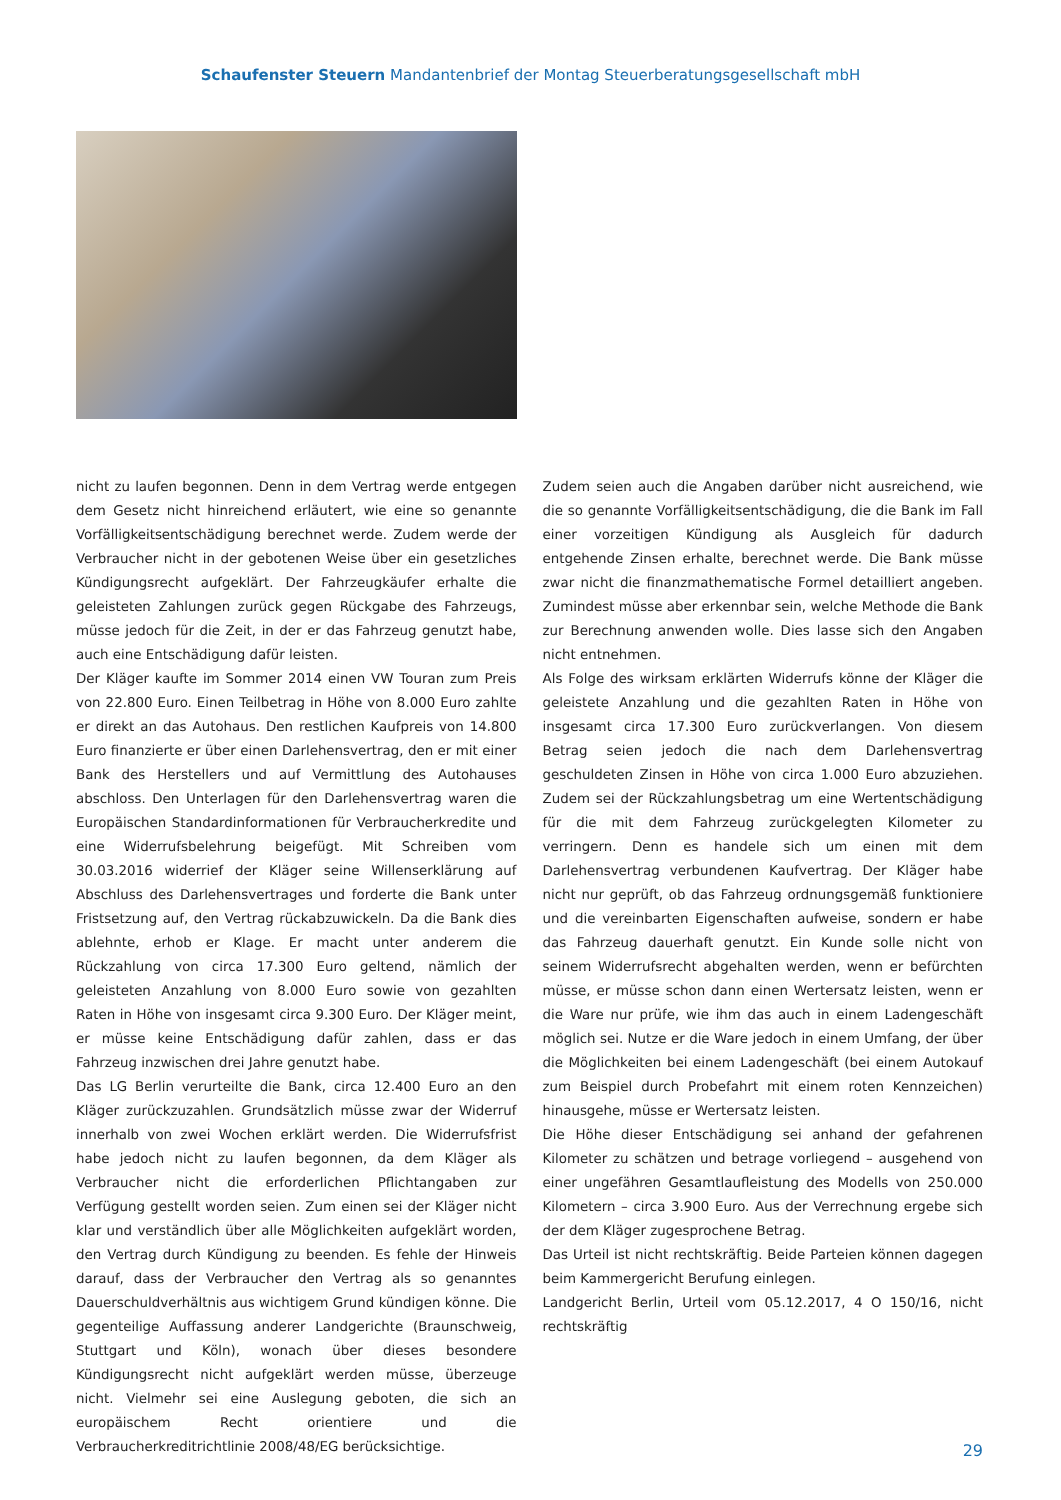Schaufenster Steuern Mandantenbrief der Montag Steuerberatungsgesellschaft mbH
nicht zu laufen begonnen. Denn in dem Vertrag werde entgegen dem Gesetz nicht hinreichend erläutert, wie eine so genannte Vorfälligkeitsentschädigung berechnet werde. Zudem werde der Verbraucher nicht in der gebotenen Weise über ein gesetzliches Kündigungsrecht aufgeklärt. Der Fahrzeugkäufer erhalte die geleisteten Zahlungen zurück gegen Rückgabe des Fahrzeugs, müsse jedoch für die Zeit, in der er das Fahrzeug genutzt habe, auch eine Entschädigung dafür leisten.
Der Kläger kaufte im Sommer 2014 einen VW Touran zum Preis von 22.800 Euro. Einen Teilbetrag in Höhe von 8.000 Euro zahlte er direkt an das Autohaus. Den restlichen Kaufpreis von 14.800 Euro finanzierte er über einen Darlehensvertrag, den er mit einer Bank des Herstellers und auf Vermittlung des Autohauses abschloss. Den Unterlagen für den Darlehensvertrag waren die Europäischen Standardinformationen für Verbraucherkredite und eine Widerrufsbelehrung beigefügt. Mit Schreiben vom 30.03.2016 widerrief der Kläger seine Willenserklärung auf Abschluss des Darlehensvertrages und forderte die Bank unter Fristsetzung auf, den Vertrag rückabzuwickeln. Da die Bank dies ablehnte, erhob er Klage. Er macht unter anderem die Rückzahlung von circa 17.300 Euro geltend, nämlich der geleisteten Anzahlung von 8.000 Euro sowie von gezahlten Raten in Höhe von insgesamt circa 9.300 Euro. Der Kläger meint, er müsse keine Entschädigung dafür zahlen, dass er das Fahrzeug inzwischen drei Jahre genutzt habe.
Das LG Berlin verurteilte die Bank, circa 12.400 Euro an den Kläger zurückzuzahlen. Grundsätzlich müsse zwar der Widerruf innerhalb von zwei Wochen erklärt werden. Die Widerrufsfrist habe jedoch nicht zu laufen begonnen, da dem Kläger als Verbraucher nicht die erforderlichen Pflichtangaben zur Verfügung gestellt worden seien. Zum einen sei der Kläger nicht klar und verständlich über alle Möglichkeiten aufgeklärt worden, den Vertrag durch Kündigung zu beenden. Es fehle der Hinweis darauf, dass der Verbraucher den Vertrag als so genanntes Dauerschuldverhältnis aus wichtigem Grund kündigen könne. Die gegenteilige Auffassung anderer Landgerichte (Braunschweig, Stuttgart und Köln), wonach über dieses besondere Kündigungsrecht nicht aufgeklärt werden müsse, überzeuge nicht. Vielmehr sei eine Auslegung geboten, die sich an europäischem Recht orientiere und die Verbraucherkreditrichtlinie 2008/48/EG berücksichtige.
Zudem seien auch die Angaben darüber nicht ausreichend, wie die so genannte Vorfälligkeitsentschädigung, die die Bank im Fall einer vorzeitigen Kündigung als Ausgleich für dadurch entgehende Zinsen erhalte, berechnet werde. Die Bank müsse zwar nicht die finanzmathematische Formel detailliert angeben. Zumindest müsse aber erkennbar sein, welche Methode die Bank zur Berechnung anwenden wolle. Dies lasse sich den Angaben nicht entnehmen.
Als Folge des wirksam erklärten Widerrufs könne der Kläger die geleistete Anzahlung und die gezahlten Raten in Höhe von insgesamt circa 17.300 Euro zurückverlangen. Von diesem Betrag seien jedoch die nach dem Darlehensvertrag geschuldeten Zinsen in Höhe von circa 1.000 Euro abzuziehen. Zudem sei der Rückzahlungsbetrag um eine Wertentschädigung für die mit dem Fahrzeug zurückgelegten Kilometer zu verringern. Denn es handele sich um einen mit dem Darlehensvertrag verbundenen Kaufvertrag. Der Kläger habe nicht nur geprüft, ob das Fahrzeug ordnungsgemäß funktioniere und die vereinbarten Eigenschaften aufweise, sondern er habe das Fahrzeug dauerhaft genutzt. Ein Kunde solle nicht von seinem Widerrufsrecht abgehalten werden, wenn er befürchten müsse, er müsse schon dann einen Wertersatz leisten, wenn er die Ware nur prüfe, wie ihm das auch in einem Ladengeschäft möglich sei. Nutze er die Ware jedoch in einem Umfang, der über die Möglichkeiten bei einem Ladengeschäft (bei einem Autokauf zum Beispiel durch Probefahrt mit einem roten Kennzeichen) hinausgehe, müsse er Wertersatz leisten.
Die Höhe dieser Entschädigung sei anhand der gefahrenen Kilometer zu schätzen und betrage vorliegend – ausgehend von einer ungefähren Gesamtlaufleistung des Modells von 250.000 Kilometern – circa 3.900 Euro. Aus der Verrechnung ergebe sich der dem Kläger zugesprochene Betrag.
Das Urteil ist nicht rechtskräftig. Beide Parteien können dagegen beim Kammergericht Berufung einlegen.
Landgericht Berlin, Urteil vom 05.12.2017, 4 O 150/16, nicht rechtskräftig
29